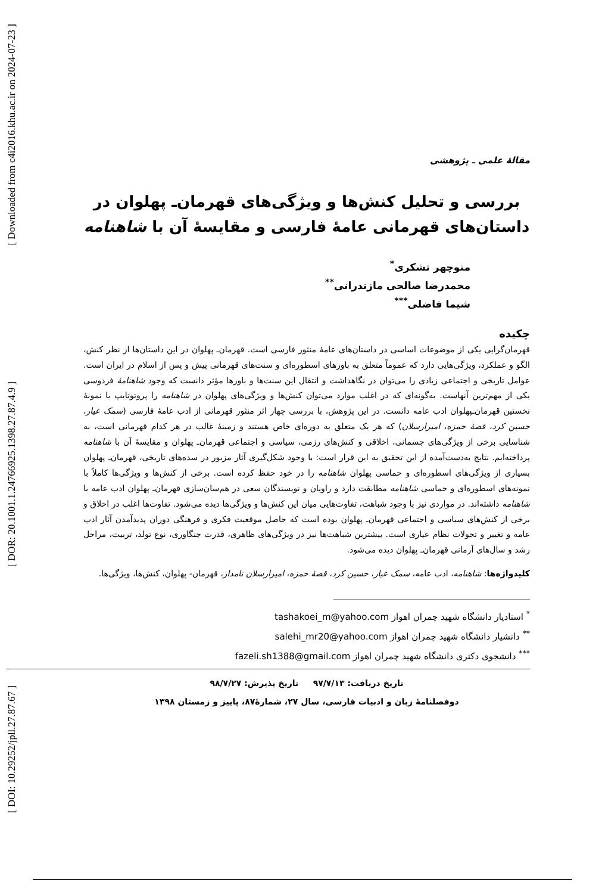[ Downloaded from c4i2016.khu.ac.ir on 2024-07-23 ]
[ DOR: 20.1001.1.24766925.1398.27.87.4.9 ]
[ DOI: 10.29252/jpll.27.87.67 ]
مقالهٔ علمی ـ پژوهشی
بررسی و تحلیل کنش‌ها و ویژگی‌های قهرمان‌ـ پهلوان در داستان‌های قهرمانی عامهٔ فارسی و مقایسهٔ آن با شاهنامه
منوچهر تشکری<sup>*</sup>
محمدرضا صالحی مازندرانی<sup>**</sup>
شیما فاضلی<sup>***</sup>
چکیده
قهرمان‌گرایی یکی از موضوعات اساسی در داستان‌های عامهٔ منثور فارسی است. قهرمان‌ـ پهلوان در این داستان‌ها از نظر کنش، الگو و عملکرد، ویژگی‌هایی دارد که عموماً متعلق به باورهای اسطوره‌ای و سنت‌های قهرمانی پیش و پس از اسلام در ایران است. عوامل تاریخی و اجتماعی زیادی را می‌توان در نگاهداشت و انتقال این سنت‌ها و باورها مؤثر دانست که وجود شاهنامهٔ فردوسی یکی از مهم‌ترین آنهاست. به‌گونه‌ای که در اغلب موارد می‌توان کنش‌ها و ویژگی‌های پهلوان در شاهنامه را پروتوتایپ یا نمونهٔ نخستین قهرمان‌ـپهلوان ادب عامه دانست. در این پژوهش، با بررسی چهار اثر منثور قهرمانی از ادب عامهٔ فارسی (سمک عیار، حسین کرد، قصهٔ حمزه، امیرارسلان) که هر یک متعلق به دوره‌ای خاص هستند و زمینهٔ غالب در هر کدام قهرمانی است، به شناسایی برخی از ویژگی‌های جسمانی، اخلاقی و کنش‌های رزمی، سیاسی و اجتماعی قهرمان‌ـ پهلوان و مقایسهٔ آن با شاهنامه پرداخته‌ایم. نتایج به‌دست‌آمده از این تحقیق به این قرار است: با وجود شکل‌گیری آثار مزبور در سده‌های تاریخی، قهرمان‌ـ پهلوان بسیاری از ویژگی‌های اسطوره‌ای و حماسی پهلوان شاهنامه را در خود حفظ کرده است. برخی از کنش‌ها و ویژگی‌ها کاملاً با نمونه‌های اسطوره‌ای و حماسی شاهنامه مطابقت دارد و راویان و نویسندگان سعی در هم‌سان‌سازی قهرمان‌ـ پهلوان ادب عامه با شاهنامه داشته‌اند. در مواردی نیز با وجود شباهت، تفاوت‌هایی میان این کنش‌ها و ویژگی‌ها دیده می‌شود. تفاوت‌ها اغلب در اخلاق و برخی از کنش‌های سیاسی و اجتماعی قهرمان‌ـ پهلوان بوده است که حاصل موقعیت فکری و فرهنگی دوران پدیدآمدن آثار ادب عامه و تغییر و تحولات نظام عیاری است. بیشترین شباهت‌ها نیز در ویژگی‌های ظاهری، قدرت جنگاوری، نوع تولد، تربیت، مراحل رشد و سال‌های آرمانی قهرمان‌ـ پهلوان دیده می‌شود.
کلیدواژه‌ها: شاهنامه، ادب عامه، سمک عیار، حسین کرد، قصهٔ حمزه، امیرارسلان نامدار، قهرمان‌- پهلوان، کنش‌ها، ویژگی‌ها.
<sup>*</sup> استادیار دانشگاه شهید چمران اهواز tashakoei_m@yahoo.com
<sup>**</sup> دانشیار دانشگاه شهید چمران اهواز salehi_mr20@yahoo.com
<sup>***</sup> دانشجوی دکتری دانشگاه شهید چمران اهواز fazeli.sh1388@gmail.com
تاریخ دریافت: ۹۷/۷/۱۳ تاریخ پذیرش: ۹۸/۷/۲۷
دوفصلنامهٔ زبان و ادبیات فارسی، سال ۲۷، شمارهٔ۸۷، پاییز و زمستان ۱۳۹۸